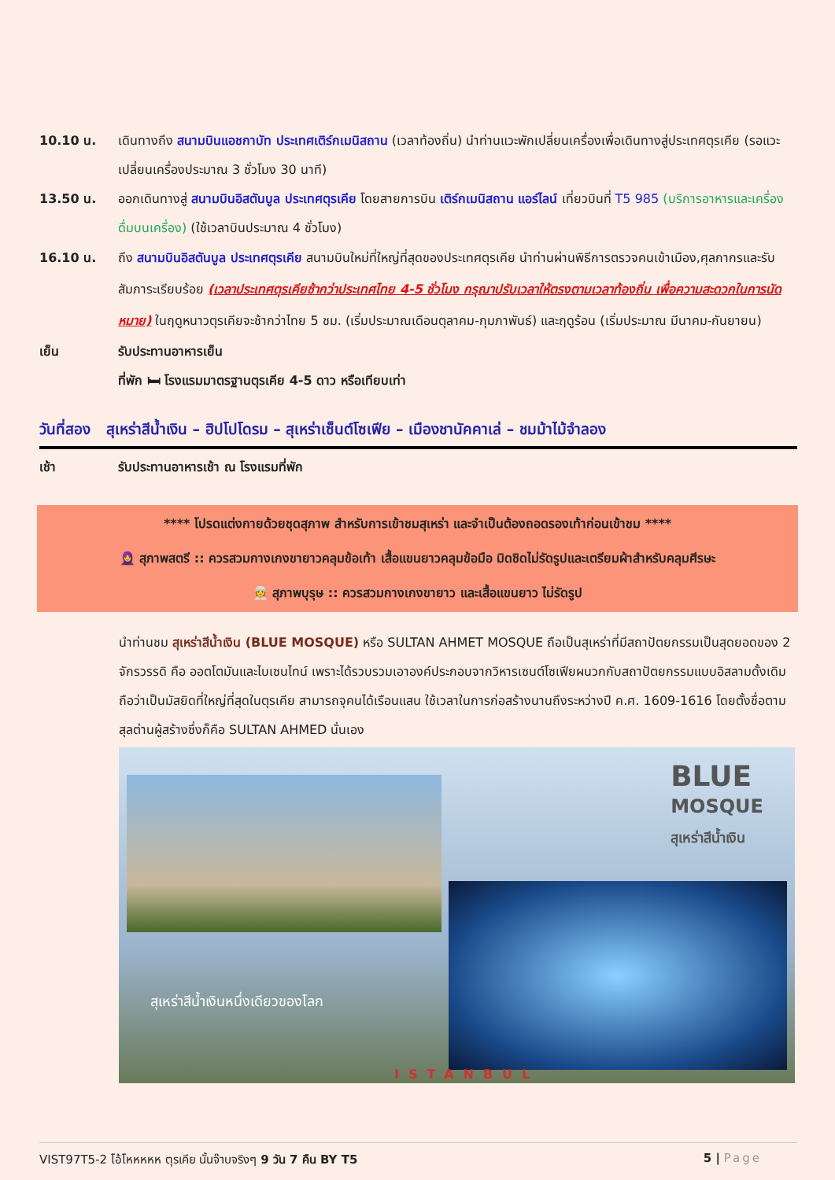10.10 น. เดินทางถึง สนามบินแอชกาบัท ประเทศเติร์กเมนิสถาน (เวลาท้องถิ่น) นำท่านแวะพักเปลี่ยนเครื่องเพื่อเดินทางสู่ประเทศตุรเคีย (รอแวะเปลี่ยนเครื่องประมาณ 3 ชั่วโมง 30 นาที)
13.50 น. ออกเดินทางสู่ สนามบินอิสตันบูล ประเทศตุรเคีย โดยสายการบิน เติร์กเมนิสถาน แอร์ไลน์ เที่ยวบินที่ T5 985 (บริการอาหารและเครื่องดื่มบนเครื่อง) (ใช้เวลาบินประมาณ 4 ชั่วโมง)
16.10 น. ถึง สนามบินอิสตันบูล ประเทศตุรเคีย สนามบินใหม่ที่ใหญ่ที่สุดของประเทศตุรเคีย นำท่านผ่านพิธีการตรวจคนเข้าเมือง,ศุลกากรและรับสัมภาระเรียบร้อย (เวลาประเทศตุรเคียช้ากว่าประเทศไทย 4-5 ชั่วโมง กรุณาปรับเวลาให้ตรงตามเวลาท้องถิ่น เพื่อความสะดวกในการนัดหมาย) ในฤดูหนาวตุรเคียจะช้ากว่าไทย 5 ชม. (เริ่มประมาณเดือนตุลาคม-กุมภาพันธ์) และฤดูร้อน (เริ่มประมาณ มีนาคม-กันยายน)
เย็น รับประทานอาหารเย็น
ที่พัก 🛏 โรงแรมมาตรฐานตุรเคีย 4-5 ดาว หรือเทียบเท่า
วันที่สอง สุเหร่าสีน้ำเงิน – ฮิปโปโดรม – สุเหร่าเซ็นต์โซเฟีย – เมืองชานัคคาเล่ – ชมม้าไม้จำลอง
เช้า รับประทานอาหารเช้า ณ โรงแรมที่พัก
**** โปรดแต่งกายด้วยชุดสุภาพ สำหรับการเข้าชมสุเหร่า และจำเป็นต้องถอดรองเท้าก่อนเข้าชม ****
🧕 สุภาพสตรี :: ควรสวมกางเกงขายาวคลุมข้อเท้า เสื้อแขนยาวคลุมข้อมือ มิดชิดไม่รัดรูปและเตรียมผ้าสำหรับคลุมศีรษะ
👳 สุภาพบุรุษ :: ควรสวมกางเกงขายาว และเสื้อแขนยาว ไม่รัดรูป
นำท่านชม สุเหร่าสีน้ำเงิน (BLUE MOSQUE) หรือ SULTAN AHMET MOSQUE ถือเป็นสุเหร่าที่มีสถาปัตยกรรมเป็นสุดยอดของ 2 จักรวรรดิ คือ ออตโตมันและไบเซนไทน์ เพราะได้รวบรวมเอาองค์ประกอบจากวิหารเซนต์โซเฟียผนวกกับสถาปัตยกรรมแบบอิสลามดั้งเดิม ถือว่าเป็นมัสยิดที่ใหญ่ที่สุดในตุรเคีย สามารถจุคนได้เรือนแสน ใช้เวลาในการก่อสร้างนานถึงระหว่างปี ค.ศ. 1609-1616 โดยตั้งชื่อตามสุลต่านผู้สร้างซึ่งก็คือ SULTAN AHMED นั่นเอง
BLUE
MOSQUE
สุเหร่าสีน้ำเงิน
สุเหร่าสีน้ำเงินหนึ่งเดียวของโลก
ISTANBUL
VIST97T5-2 โอ้โหหหหห ตุรเคีย นั้นจ๊าบจริงๆ 9 วัน 7 คืน BY T5 5 | Page